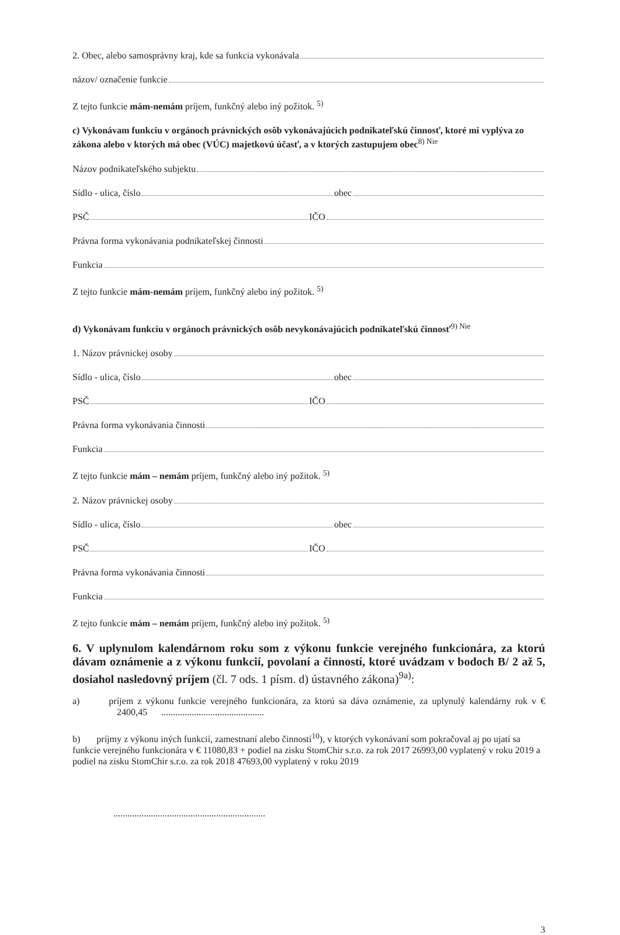2. Obec, alebo samosprávny kraj, kde sa funkcia vykonávala
názov/ označenie funkcie
Z tejto funkcie mám-nemám príjem, funkčný alebo iný požitok. <sup>5)</sup>
c) Vykonávam funkciu v orgánoch právnických osôb vykonávajúcich podnikateľskú činnosť, ktoré mi vyplýva zo zákona alebo v ktorých má obec (VÚC) majetkovú účasť, a v ktorých zastupujem obec<sup>8) Nie</sup>
Názov podnikateľského subjektu
Sídlo - ulica, číslo obec
PSČ IČO
Právna forma vykonávania podnikateľskej činnosti
Funkcia
Z tejto funkcie mám-nemám príjem, funkčný alebo iný požitok. <sup>5)</sup>
d) Vykonávam funkciu v orgánoch právnických osôb nevykonávajúcich podnikateľskú činnosť<sup>9) Nie</sup>
1. Názov právnickej osoby
Sídlo - ulica, číslo obec
PSČ IČO
Právna forma vykonávania činnosti
Funkcia
Z tejto funkcie mám – nemám príjem, funkčný alebo iný požitok. <sup>5)</sup>
2. Názov právnickej osoby
Sídlo - ulica, číslo obec
PSČ IČO
Právna forma vykonávania činnosti
Funkcia
Z tejto funkcie mám – nemám príjem, funkčný alebo iný požitok. <sup>5)</sup>
6. V uplynulom kalendárnom roku som z výkonu funkcie verejného funkcionára, za ktorú dávam oznámenie a z výkonu funkcií, povolaní a činností, ktoré uvádzam v bodoch B/ 2 až 5, dosiahol nasledovný príjem (čl. 7 ods. 1 písm. d) ústavného zákona)<sup>9a)</sup>:
a) príjem z výkonu funkcie verejného funkcionára, za ktorú sa dáva oznámenie, za uplynulý kalendárny rok v € 2400,45 ............................................
b) príjmy z výkonu iných funkcií, zamestnaní alebo činností<sup>10</sup>), v ktorých vykonávaní som pokračoval aj po ujatí sa funkcie verejného funkcionára v € 11080,83 + podiel na zisku StomChir s.r.o. za rok 2017 26993,00 vyplatený v roku 2019 a podiel na zisku StomChir s.r.o. za rok 2018 47693,00 vyplatený v roku 2019
.................................................................
3